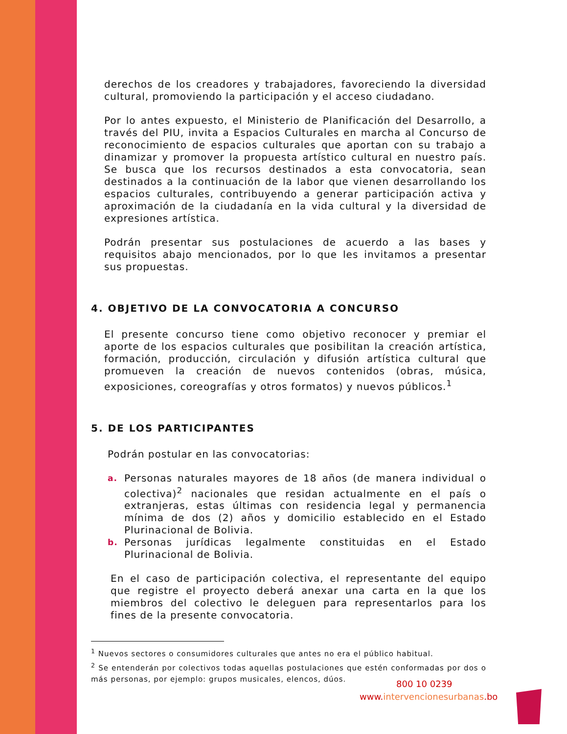derechos de los creadores y trabajadores, favoreciendo la diversidad cultural, promoviendo la participación y el acceso ciudadano.
Por lo antes expuesto, el Ministerio de Planificación del Desarrollo, a través del PIU, invita a Espacios Culturales en marcha al Concurso de reconocimiento de espacios culturales que aportan con su trabajo a dinamizar y promover la propuesta artístico cultural en nuestro país. Se busca que los recursos destinados a esta convocatoria, sean destinados a la continuación de la labor que vienen desarrollando los espacios culturales, contribuyendo a generar participación activa y aproximación de la ciudadanía en la vida cultural y la diversidad de expresiones artística.
Podrán presentar sus postulaciones de acuerdo a las bases y requisitos abajo mencionados, por lo que les invitamos a presentar sus propuestas.
4. OBJETIVO DE LA CONVOCATORIA A CONCURSO
El presente concurso tiene como objetivo reconocer y premiar el aporte de los espacios culturales que posibilitan la creación artística, formación, producción, circulación y difusión artística cultural que promueven la creación de nuevos contenidos (obras, música, exposiciones, coreografías y otros formatos) y nuevos públicos.<sup>1</sup>
5. DE LOS PARTICIPANTES
Podrán postular en las convocatorias:
a. Personas naturales mayores de 18 años (de manera individual o colectiva)<sup>2</sup> nacionales que residan actualmente en el país o extranjeras, estas últimas con residencia legal y permanencia mínima de dos (2) años y domicilio establecido en el Estado Plurinacional de Bolivia.
b. Personas jurídicas legalmente constituidas en el Estado Plurinacional de Bolivia.
En el caso de participación colectiva, el representante del equipo que registre el proyecto deberá anexar una carta en la que los miembros del colectivo le deleguen para representarlos para los fines de la presente convocatoria.
<sup>1</sup> Nuevos sectores o consumidores culturales que antes no era el público habitual.
<sup>2</sup> Se entenderán por colectivos todas aquellas postulaciones que estén conformadas por dos o más personas, por ejemplo: grupos musicales, elencos, dúos.
800 10 0239
www.intervencionesurbanas.bo